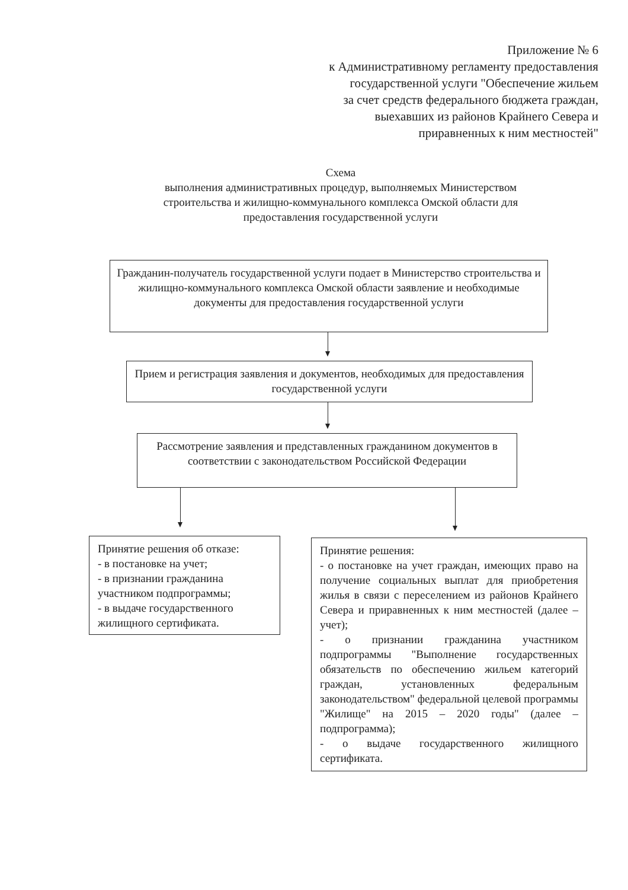Приложение № 6
к Административному регламенту предоставления
государственной услуги "Обеспечение жильем
за счет средств федерального бюджета граждан,
выехавших из районов Крайнего Севера и
приравненных к ним местностей"
Схема
выполнения административных процедур, выполняемых Министерством строительства и жилищно-коммунального комплекса Омской области для предоставления государственной услуги
Гражданин-получатель государственной услуги подает в Министерство строительства и жилищно-коммунального комплекса Омской области заявление и необходимые документы для предоставления государственной услуги
Прием и регистрация заявления и документов, необходимых для предоставления государственной услуги
Рассмотрение заявления и представленных гражданином документов в соответствии с законодательством Российской Федерации
Принятие решения об отказе:
- в постановке на учет;
- в признании гражданина участником подпрограммы;
- в выдаче государственного жилищного сертификата.
Принятие решения:
- о постановке на учет граждан, имеющих право на получение социальных выплат для приобретения жилья в связи с переселением из районов Крайнего Севера и приравненных к ним местностей (далее – учет);
- о признании гражданина участником подпрограммы "Выполнение государственных обязательств по обеспечению жильем категорий граждан, установленных федеральным законодательством" федеральной целевой программы "Жилище" на 2015 – 2020 годы" (далее – подпрограмма);
- о выдаче государственного жилищного сертификата.